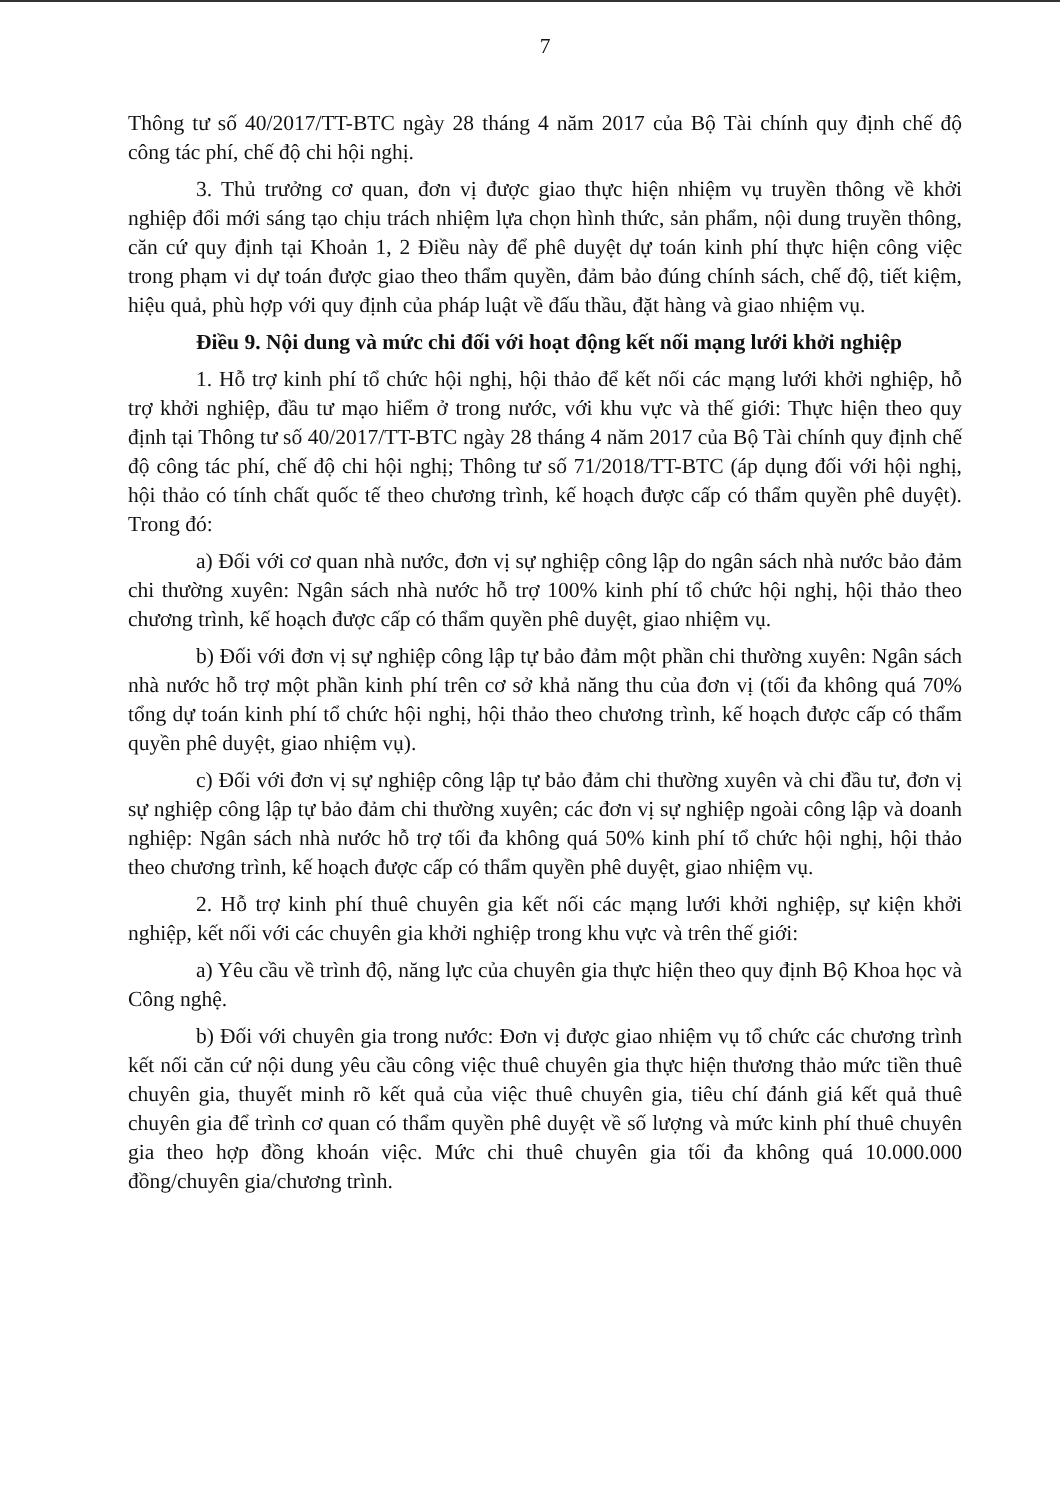7
Thông tư số 40/2017/TT-BTC ngày 28 tháng 4 năm 2017 của Bộ Tài chính quy định chế độ công tác phí, chế độ chi hội nghị.
3. Thủ trưởng cơ quan, đơn vị được giao thực hiện nhiệm vụ truyền thông về khởi nghiệp đổi mới sáng tạo chịu trách nhiệm lựa chọn hình thức, sản phẩm, nội dung truyền thông, căn cứ quy định tại Khoản 1, 2 Điều này để phê duyệt dự toán kinh phí thực hiện công việc trong phạm vi dự toán được giao theo thẩm quyền, đảm bảo đúng chính sách, chế độ, tiết kiệm, hiệu quả, phù hợp với quy định của pháp luật về đấu thầu, đặt hàng và giao nhiệm vụ.
Điều 9. Nội dung và mức chi đối với hoạt động kết nối mạng lưới khởi nghiệp
1. Hỗ trợ kinh phí tổ chức hội nghị, hội thảo để kết nối các mạng lưới khởi nghiệp, hỗ trợ khởi nghiệp, đầu tư mạo hiểm ở trong nước, với khu vực và thế giới: Thực hiện theo quy định tại Thông tư số 40/2017/TT-BTC ngày 28 tháng 4 năm 2017 của Bộ Tài chính quy định chế độ công tác phí, chế độ chi hội nghị; Thông tư số 71/2018/TT-BTC (áp dụng đối với hội nghị, hội thảo có tính chất quốc tế theo chương trình, kế hoạch được cấp có thẩm quyền phê duyệt). Trong đó:
a) Đối với cơ quan nhà nước, đơn vị sự nghiệp công lập do ngân sách nhà nước bảo đảm chi thường xuyên: Ngân sách nhà nước hỗ trợ 100% kinh phí tổ chức hội nghị, hội thảo theo chương trình, kế hoạch được cấp có thẩm quyền phê duyệt, giao nhiệm vụ.
b) Đối với đơn vị sự nghiệp công lập tự bảo đảm một phần chi thường xuyên: Ngân sách nhà nước hỗ trợ một phần kinh phí trên cơ sở khả năng thu của đơn vị (tối đa không quá 70% tổng dự toán kinh phí tổ chức hội nghị, hội thảo theo chương trình, kế hoạch được cấp có thẩm quyền phê duyệt, giao nhiệm vụ).
c) Đối với đơn vị sự nghiệp công lập tự bảo đảm chi thường xuyên và chi đầu tư, đơn vị sự nghiệp công lập tự bảo đảm chi thường xuyên; các đơn vị sự nghiệp ngoài công lập và doanh nghiệp: Ngân sách nhà nước hỗ trợ tối đa không quá 50% kinh phí tổ chức hội nghị, hội thảo theo chương trình, kế hoạch được cấp có thẩm quyền phê duyệt, giao nhiệm vụ.
2. Hỗ trợ kinh phí thuê chuyên gia kết nối các mạng lưới khởi nghiệp, sự kiện khởi nghiệp, kết nối với các chuyên gia khởi nghiệp trong khu vực và trên thế giới:
a) Yêu cầu về trình độ, năng lực của chuyên gia thực hiện theo quy định Bộ Khoa học và Công nghệ.
b) Đối với chuyên gia trong nước: Đơn vị được giao nhiệm vụ tổ chức các chương trình kết nối căn cứ nội dung yêu cầu công việc thuê chuyên gia thực hiện thương thảo mức tiền thuê chuyên gia, thuyết minh rõ kết quả của việc thuê chuyên gia, tiêu chí đánh giá kết quả thuê chuyên gia để trình cơ quan có thẩm quyền phê duyệt về số lượng và mức kinh phí thuê chuyên gia theo hợp đồng khoán việc. Mức chi thuê chuyên gia tối đa không quá 10.000.000 đồng/chuyên gia/chương trình.